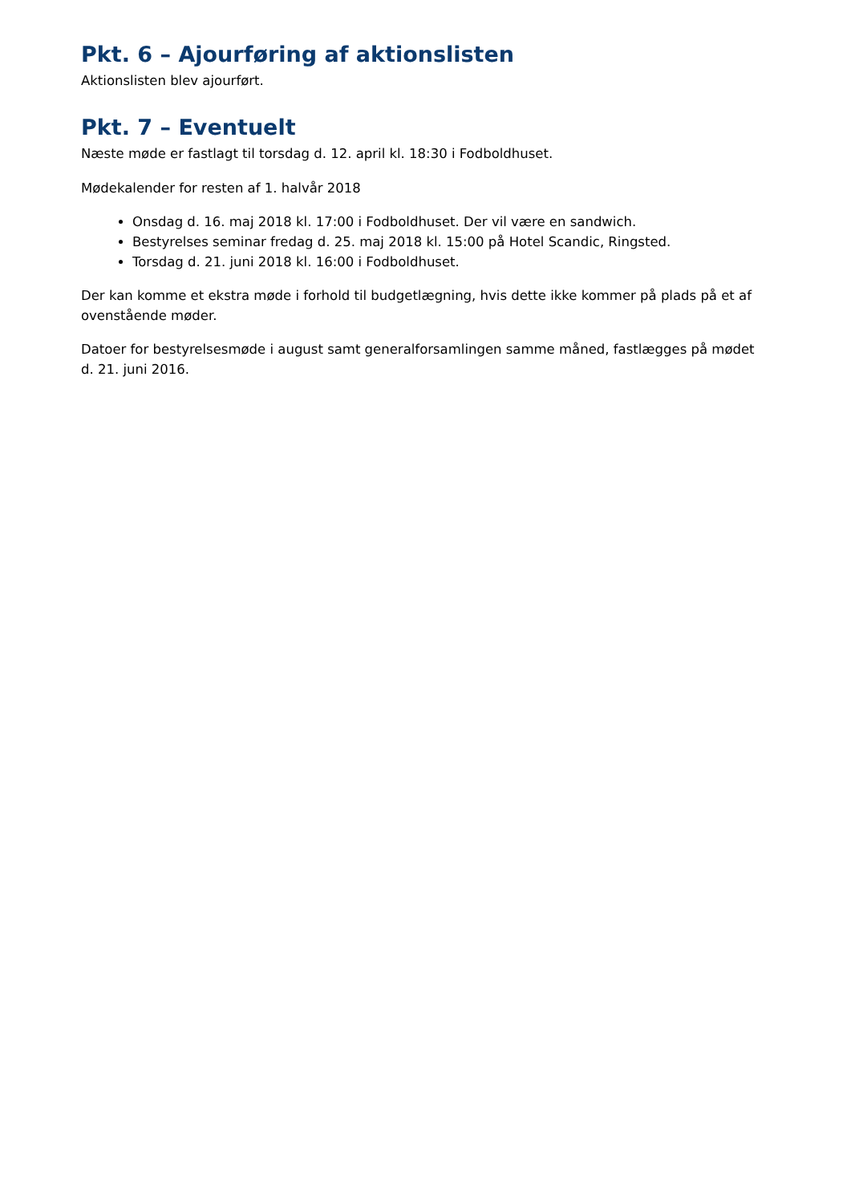Pkt. 6 – Ajourføring af aktionslisten
Aktionslisten blev ajourført.
Pkt. 7 – Eventuelt
Næste møde er fastlagt til torsdag d. 12. april kl. 18:30 i Fodboldhuset.
Mødekalender for resten af 1. halvår 2018
Onsdag d. 16. maj 2018 kl. 17:00 i Fodboldhuset. Der vil være en sandwich.
Bestyrelses seminar fredag d. 25. maj 2018 kl. 15:00 på Hotel Scandic, Ringsted.
Torsdag d. 21. juni 2018 kl. 16:00 i Fodboldhuset.
Der kan komme et ekstra møde i forhold til budgetlægning, hvis dette ikke kommer på plads på et af ovenstående møder.
Datoer for bestyrelsesmøde i august samt generalforsamlingen samme måned, fastlægges på mødet d. 21. juni 2016.